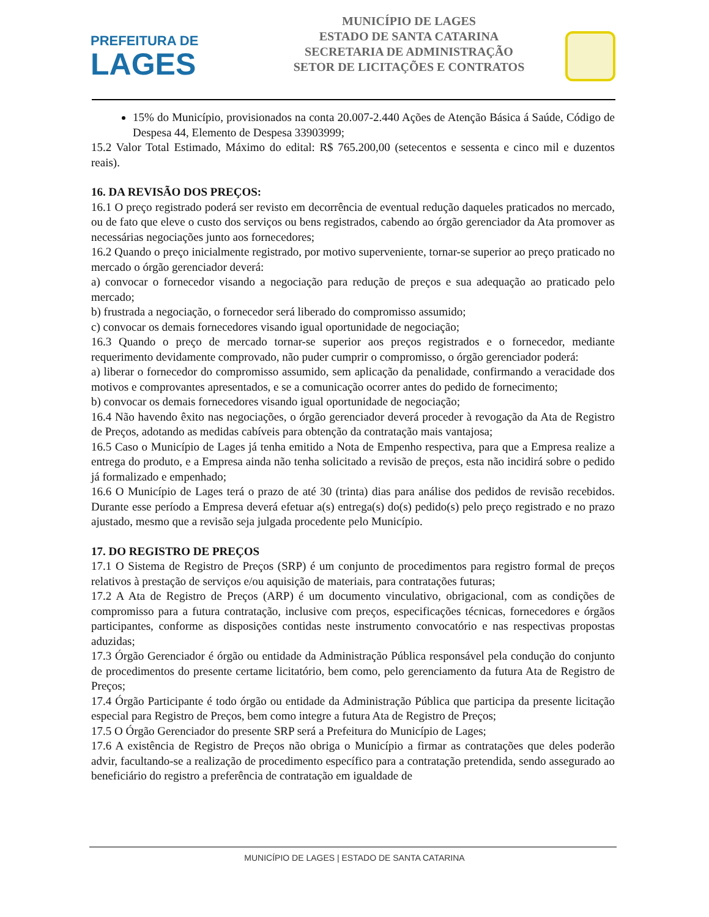PREFEITURA DE
LAGES
MUNICÍPIO DE LAGES
ESTADO DE SANTA CATARINA
SECRETARIA DE ADMINISTRAÇÃO
SETOR DE LICITAÇÕES E CONTRATOS
15% do Município, provisionados na conta 20.007-2.440 Ações de Atenção Básica á Saúde, Código de Despesa 44, Elemento de Despesa 33903999;
15.2 Valor Total Estimado, Máximo do edital: R$ 765.200,00 (setecentos e sessenta e cinco mil e duzentos reais).
16. DA REVISÃO DOS PREÇOS:
16.1 O preço registrado poderá ser revisto em decorrência de eventual redução daqueles praticados no mercado, ou de fato que eleve o custo dos serviços ou bens registrados, cabendo ao órgão gerenciador da Ata promover as necessárias negociações junto aos fornecedores;
16.2 Quando o preço inicialmente registrado, por motivo superveniente, tornar-se superior ao preço praticado no mercado o órgão gerenciador deverá:
a) convocar o fornecedor visando a negociação para redução de preços e sua adequação ao praticado pelo mercado;
b) frustrada a negociação, o fornecedor será liberado do compromisso assumido;
c) convocar os demais fornecedores visando igual oportunidade de negociação;
16.3 Quando o preço de mercado tornar-se superior aos preços registrados e o fornecedor, mediante requerimento devidamente comprovado, não puder cumprir o compromisso, o órgão gerenciador poderá:
a) liberar o fornecedor do compromisso assumido, sem aplicação da penalidade, confirmando a veracidade dos motivos e comprovantes apresentados, e se a comunicação ocorrer antes do pedido de fornecimento;
b) convocar os demais fornecedores visando igual oportunidade de negociação;
16.4 Não havendo êxito nas negociações, o órgão gerenciador deverá proceder à revogação da Ata de Registro de Preços, adotando as medidas cabíveis para obtenção da contratação mais vantajosa;
16.5 Caso o Município de Lages já tenha emitido a Nota de Empenho respectiva, para que a Empresa realize a entrega do produto, e a Empresa ainda não tenha solicitado a revisão de preços, esta não incidirá sobre o pedido já formalizado e empenhado;
16.6 O Município de Lages terá o prazo de até 30 (trinta) dias para análise dos pedidos de revisão recebidos. Durante esse período a Empresa deverá efetuar a(s) entrega(s) do(s) pedido(s) pelo preço registrado e no prazo ajustado, mesmo que a revisão seja julgada procedente pelo Município.
17. DO REGISTRO DE PREÇOS
17.1 O Sistema de Registro de Preços (SRP) é um conjunto de procedimentos para registro formal de preços relativos à prestação de serviços e/ou aquisição de materiais, para contratações futuras;
17.2 A Ata de Registro de Preços (ARP) é um documento vinculativo, obrigacional, com as condições de compromisso para a futura contratação, inclusive com preços, especificações técnicas, fornecedores e órgãos participantes, conforme as disposições contidas neste instrumento convocatório e nas respectivas propostas aduzidas;
17.3 Órgão Gerenciador é órgão ou entidade da Administração Pública responsável pela condução do conjunto de procedimentos do presente certame licitatório, bem como, pelo gerenciamento da futura Ata de Registro de Preços;
17.4 Órgão Participante é todo órgão ou entidade da Administração Pública que participa da presente licitação especial para Registro de Preços, bem como integre a futura Ata de Registro de Preços;
17.5 O Órgão Gerenciador do presente SRP será a Prefeitura do Município de Lages;
17.6 A existência de Registro de Preços não obriga o Município a firmar as contratações que deles poderão advir, facultando-se a realização de procedimento específico para a contratação pretendida, sendo assegurado ao beneficiário do registro a preferência de contratação em igualdade de
MUNICÍPIO DE LAGES | ESTADO DE SANTA CATARINA